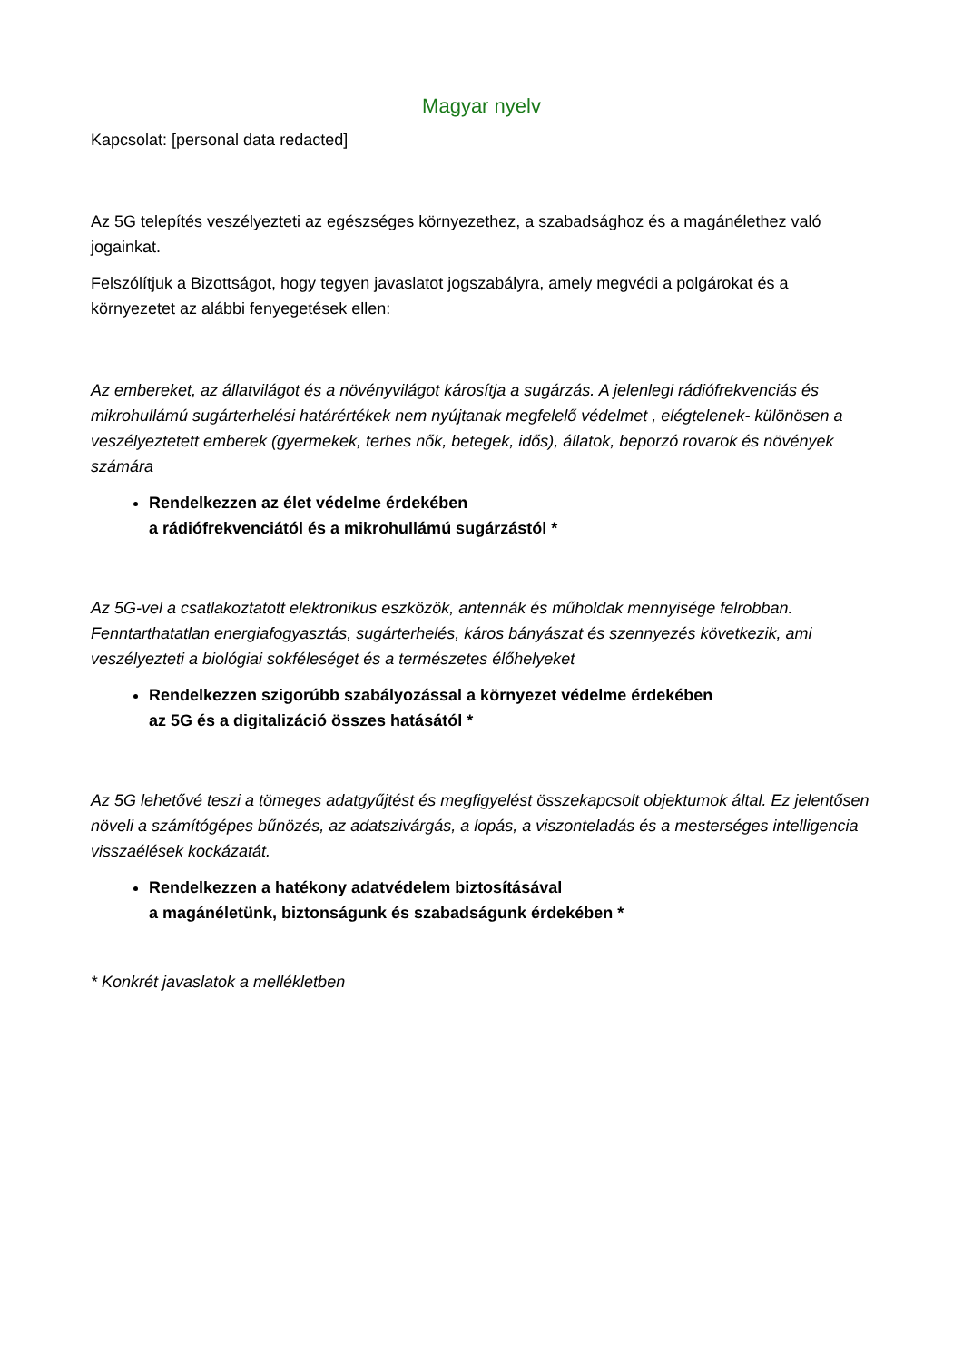Magyar nyelv
Kapcsolat: [personal data redacted]
Az 5G telepítés veszélyezteti az egészséges környezethez, a szabadsághoz és a magánélethez való jogainkat.
Felszólítjuk a Bizottságot, hogy tegyen javaslatot jogszabályra, amely megvédi a polgárokat és a környezetet az alábbi fenyegetések ellen:
Az embereket, az állatvilágot és a növényvilágot károsítja a sugárzás. A jelenlegi rádiófrekvenciás és mikrohullámú sugárterhelési határértékek nem nyújtanak megfelelő védelmet , elégtelenek- különösen a veszélyeztetett emberek (gyermekek, terhes nők, betegek, idős), állatok, beporzó rovarok és növények számára
Rendelkezzen az élet védelme érdekében
a rádiófrekvenciától és a mikrohullámú sugárzástól *
Az 5G-vel a csatlakoztatott elektronikus eszközök, antennák és műholdak mennyisége felrobban. Fenntarthatatlan energiafogyasztás, sugárterhelés, káros bányászat és szennyezés következik, ami veszélyezteti a biológiai sokféleséget és a természetes élőhelyeket
Rendelkezzen szigorúbb szabályozással a környezet védelme érdekében
az 5G és a digitalizáció összes hatásától *
Az 5G lehetővé teszi a tömeges adatgyűjtést és megfigyelést összekapcsolt objektumok által. Ez jelentősen növeli a számítógépes bűnözés, az adatszivárgás, a lopás, a viszonteladás és a mesterséges intelligencia visszaélések kockázatát.
Rendelkezzen a hatékony adatvédelem biztosításával
a magánéletünk, biztonságunk és szabadságunk érdekében *
* Konkrét javaslatok a mellékletben